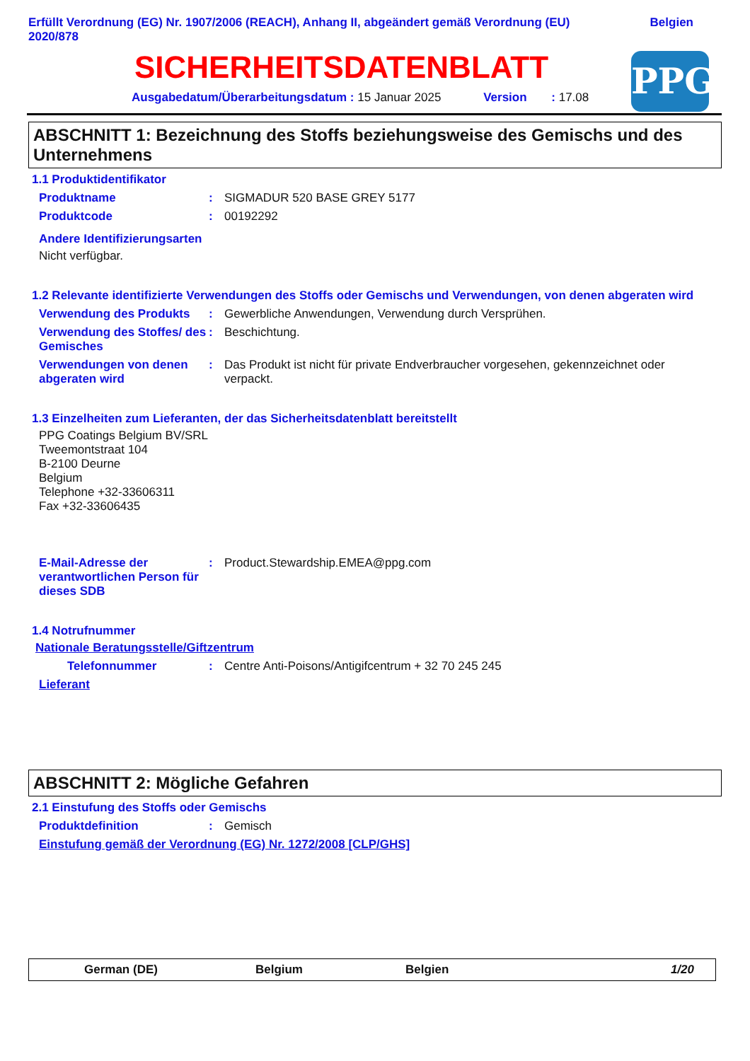Erfüllt Verordnung (EG) Nr. 1907/2006 (REACH), Anhang II, abgeändert gemäß Verordnung (EU)
2020/878 Belgien
SICHERHEITSDATENBLATT
Ausgabedatum/Überarbeitungsdatum : 15 Januar 2025 Version : 17.08
PPG
ABSCHNITT 1: Bezeichnung des Stoffs beziehungsweise des Gemischs und des Unternehmens
1.1 Produktidentifikator
Produktname: SIGMADUR 520 BASE GREY 5177
Produktcode: 00192292
Andere Identifizierungsarten
Nicht verfügbar.
1.2 Relevante identifizierte Verwendungen des Stoffs oder Gemischs und Verwendungen, von denen abgeraten wird
Verwendung des Produkts: Gewerbliche Anwendungen, Verwendung durch Versprühen.
Verwendung des Stoffes/ des Gemisches: Beschichtung.
Verwendungen von denen abgeraten wird: Das Produkt ist nicht für private Endverbraucher vorgesehen, gekennzeichnet oder verpackt.
1.3 Einzelheiten zum Lieferanten, der das Sicherheitsdatenblatt bereitstellt
PPG Coatings Belgium BV/SRL
Tweemontstraat 104
B-2100 Deurne
Belgium
Telephone +32-33606311
Fax +32-33606435
E-Mail-Adresse der verantwortlichen Person für dieses SDB: Product.Stewardship.EMEA@ppg.com
1.4 Notrufnummer
Nationale Beratungsstelle/Giftzentrum
Telefonnummer: Centre Anti-Poisons/Antigifcentrum + 32 70 245 245
Lieferant
ABSCHNITT 2: Mögliche Gefahren
2.1 Einstufung des Stoffs oder Gemischs
Produktdefinition: Gemisch
Einstufung gemäß der Verordnung (EG) Nr. 1272/2008 [CLP/GHS]
German (DE) Belgium Belgien 1/20